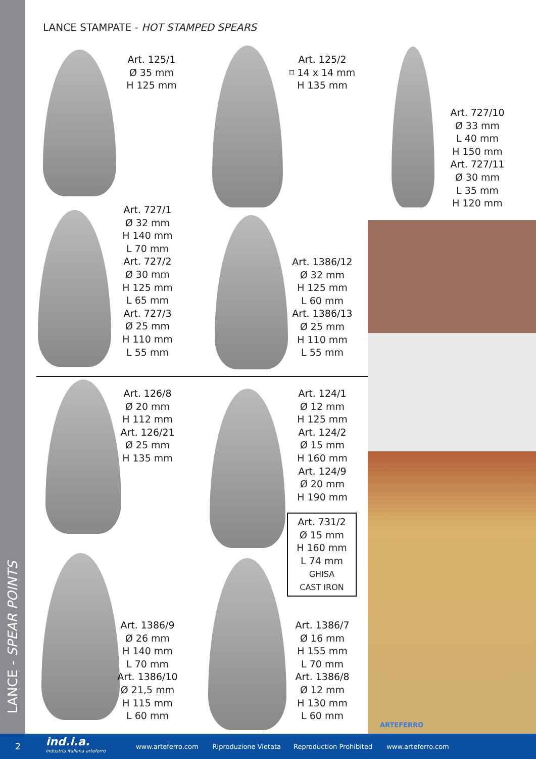LANCE - SPEAR POINTS
LANCE STAMPATE - HOT STAMPED SPEARS
Art. 125/1
Ø 35 mm
H 125 mm
Art. 125/2
⌑ 14 x 14 mm
H 135 mm
Art. 727/10
Ø 33 mm
L 40 mm
H 150 mm
Art. 727/11
Ø 30 mm
L 35 mm
H 120 mm
Art. 727/1
Ø 32 mm
H 140 mm
L 70 mm
Art. 727/2
Ø 30 mm
H 125 mm
L 65 mm
Art. 727/3
Ø 25 mm
H 110 mm
L 55 mm
Art. 1386/12
Ø 32 mm
H 125 mm
L 60 mm
Art. 1386/13
Ø 25 mm
H 110 mm
L 55 mm
Art. 126/8
Ø 20 mm
H 112 mm
Art. 126/21
Ø 25 mm
H 135 mm
Art. 124/1
Ø 12 mm
H 125 mm
Art. 124/2
Ø 15 mm
H 160 mm
Art. 124/9
Ø 20 mm
H 190 mm
Art. 731/2
Ø 15 mm
H 160 mm
L 74 mm
GHISA
CAST IRON
Art. 1386/9
Ø 26 mm
H 140 mm
L 70 mm
Art. 1386/10
Ø 21,5 mm
H 115 mm
L 60 mm
Art. 1386/7
Ø 16 mm
H 155 mm
L 70 mm
Art. 1386/8
Ø 12 mm
H 130 mm
L 60 mm
ARTEFERRO
2 ind.i.a.
industria italiana arteferro www.arteferro.com Riproduzione Vietata Reproduction Prohibited www.arteferro.com